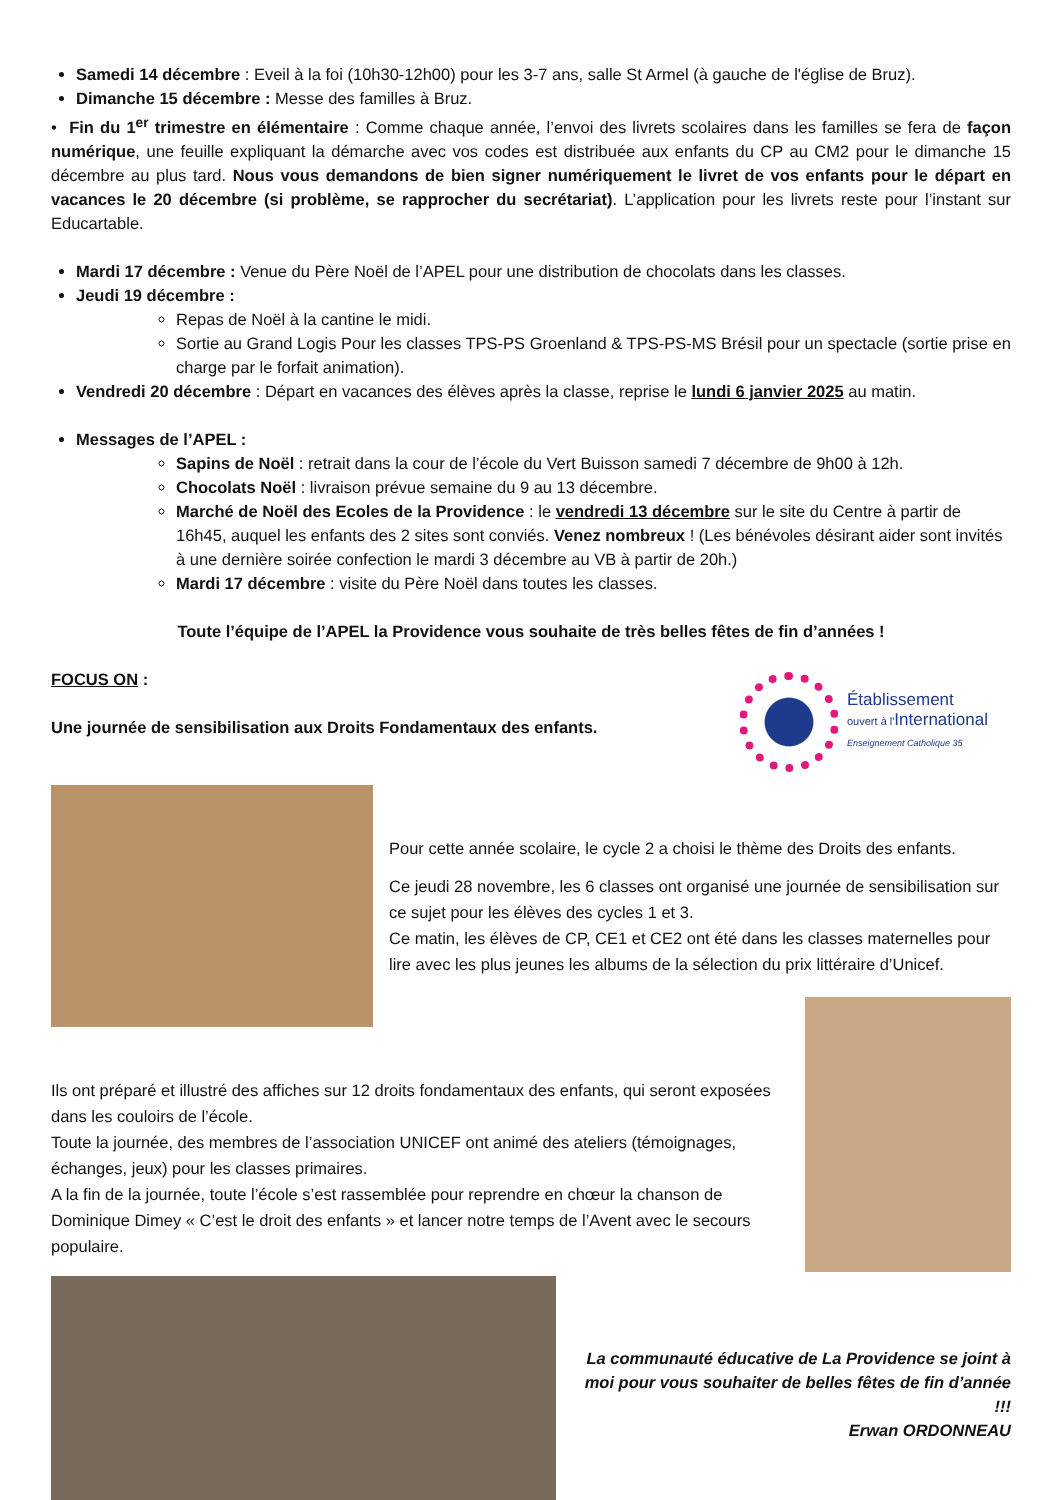Samedi 14 décembre : Eveil à la foi (10h30-12h00) pour les 3-7 ans, salle St Armel (à gauche de l'église de Bruz).
Dimanche 15 décembre : Messe des familles à Bruz.
• Fin du 1<sup>er</sup> trimestre en élémentaire : Comme chaque année, l’envoi des livrets scolaires dans les familles se fera de façon numérique, une feuille expliquant la démarche avec vos codes est distribuée aux enfants du CP au CM2 pour le dimanche 15 décembre au plus tard. Nous vous demandons de bien signer numériquement le livret de vos enfants pour le départ en vacances le 20 décembre (si problème, se rapprocher du secrétariat). L’application pour les livrets reste pour l’instant sur Educartable.
Mardi 17 décembre : Venue du Père Noël de l’APEL pour une distribution de chocolats dans les classes.
Jeudi 19 décembre :
Repas de Noël à la cantine le midi.
Sortie au Grand Logis Pour les classes TPS-PS Groenland & TPS-PS-MS Brésil pour un spectacle (sortie prise en charge par le forfait animation).
Vendredi 20 décembre : Départ en vacances des élèves après la classe, reprise le lundi 6 janvier 2025 au matin.
Messages de l’APEL :
Sapins de Noël : retrait dans la cour de l’école du Vert Buisson samedi 7 décembre de 9h00 à 12h.
Chocolats Noël : livraison prévue semaine du 9 au 13 décembre.
Marché de Noël des Ecoles de la Providence : le vendredi 13 décembre sur le site du Centre à partir de 16h45, auquel les enfants des 2 sites sont conviés. Venez nombreux ! (Les bénévoles désirant aider sont invités à une dernière soirée confection le mardi 3 décembre au VB à partir de 20h.)
Mardi 17 décembre : visite du Père Noël dans toutes les classes.
Toute l’équipe de l’APEL la Providence vous souhaite de très belles fêtes de fin d’années !
FOCUS ON :
Une journée de sensibilisation aux Droits Fondamentaux des enfants.
Établissement
ouvert à l'International
Enseignement Catholique 35
Pour cette année scolaire, le cycle 2 a choisi le thème des Droits des enfants.
Ce jeudi 28 novembre, les 6 classes ont organisé une journée de sensibilisation sur ce sujet pour les élèves des cycles 1 et 3.
Ce matin, les élèves de CP, CE1 et CE2 ont été dans les classes maternelles pour lire avec les plus jeunes les albums de la sélection du prix littéraire d’Unicef.
Ils ont préparé et illustré des affiches sur 12 droits fondamentaux des enfants, qui seront exposées dans les couloirs de l’école.
Toute la journée, des membres de l’association UNICEF ont animé des ateliers (témoignages, échanges, jeux) pour les classes primaires.
A la fin de la journée, toute l’école s’est rassemblée pour reprendre en chœur la chanson de Dominique Dimey « C’est le droit des enfants » et lancer notre temps de l’Avent avec le secours populaire.
La communauté éducative de La Providence se joint à moi pour vous souhaiter de belles fêtes de fin d’année !!!
Erwan ORDONNEAU